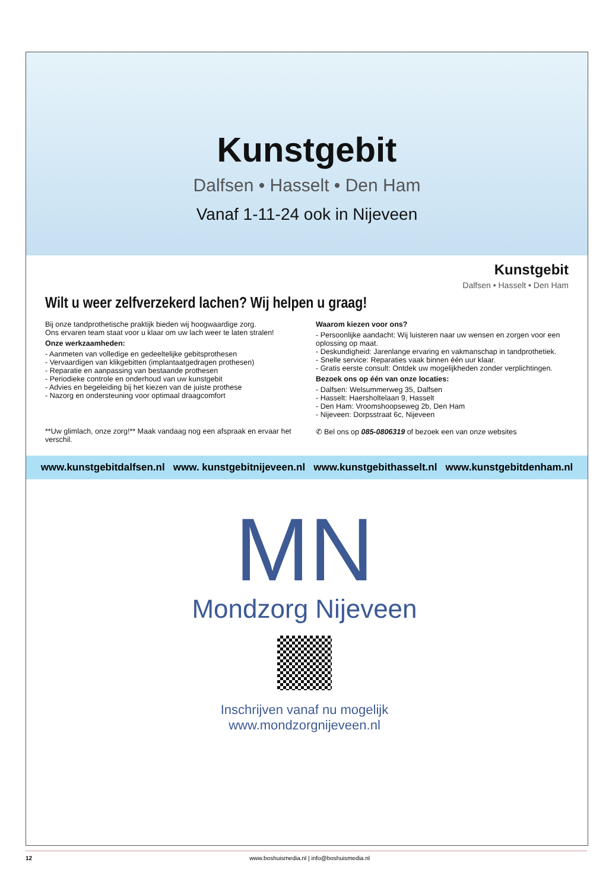Kunstgebit
Dalfsen • Hasselt • Den Ham
Vanaf 1-11-24 ook in Nijeveen
Kunstgebit
Dalfsen • Hasselt • Den Ham
Wilt u weer zelfverzekerd lachen? Wij helpen u graag!
Bij onze tandprothetische praktijk bieden wij hoogwaardige zorg.
Ons ervaren team staat voor u klaar om uw lach weer te laten stralen!
Onze werkzaamheden:
- Aanmeten van volledige en gedeeltelijke gebitsprothesen
- Vervaardigen van klikgebitten (implantaatgedragen prothesen)
- Reparatie en aanpassing van bestaande prothesen
- Periodieke controle en onderhoud van uw kunstgebit
- Advies en begeleiding bij het kiezen van de juiste prothese
- Nazorg en ondersteuning voor optimaal draagcomfort
Waarom kiezen voor ons?
- Persoonlijke aandacht: Wij luisteren naar uw wensen en zorgen voor een oplossing op maat.
- Deskundigheid: Jarenlange ervaring en vakmanschap in tandprothetiek.
- Snelle service: Reparaties vaak binnen één uur klaar.
- Gratis eerste consult: Ontdek uw mogelijkheden zonder verplichtingen.
Bezoek ons op één van onze locaties:
- Dalfsen: Welsummerweg 35, Dalfsen
- Hasselt: Haersholtelaan 9, Hasselt
- Den Ham: Vroomshoopseweg 2b, Den Ham
- Nijeveen: Dorpsstraat 6c, Nijeveen
**Uw glimlach, onze zorg!** Maak vandaag nog een afspraak en ervaar het verschil.
✆ Bel ons op 085-0806319 of bezoek een van onze websites
www.kunstgebitdalfsen.nl www. kunstgebitnijeveen.nl www.kunstgebithasselt.nl www.kunstgebitdenham.nl
MN
Mondzorg Nijeveen
Inschrijven vanaf nu mogelijk
www.mondzorgnijeveen.nl
12 www.boshuismedia.nl | info@boshuismedia.nl